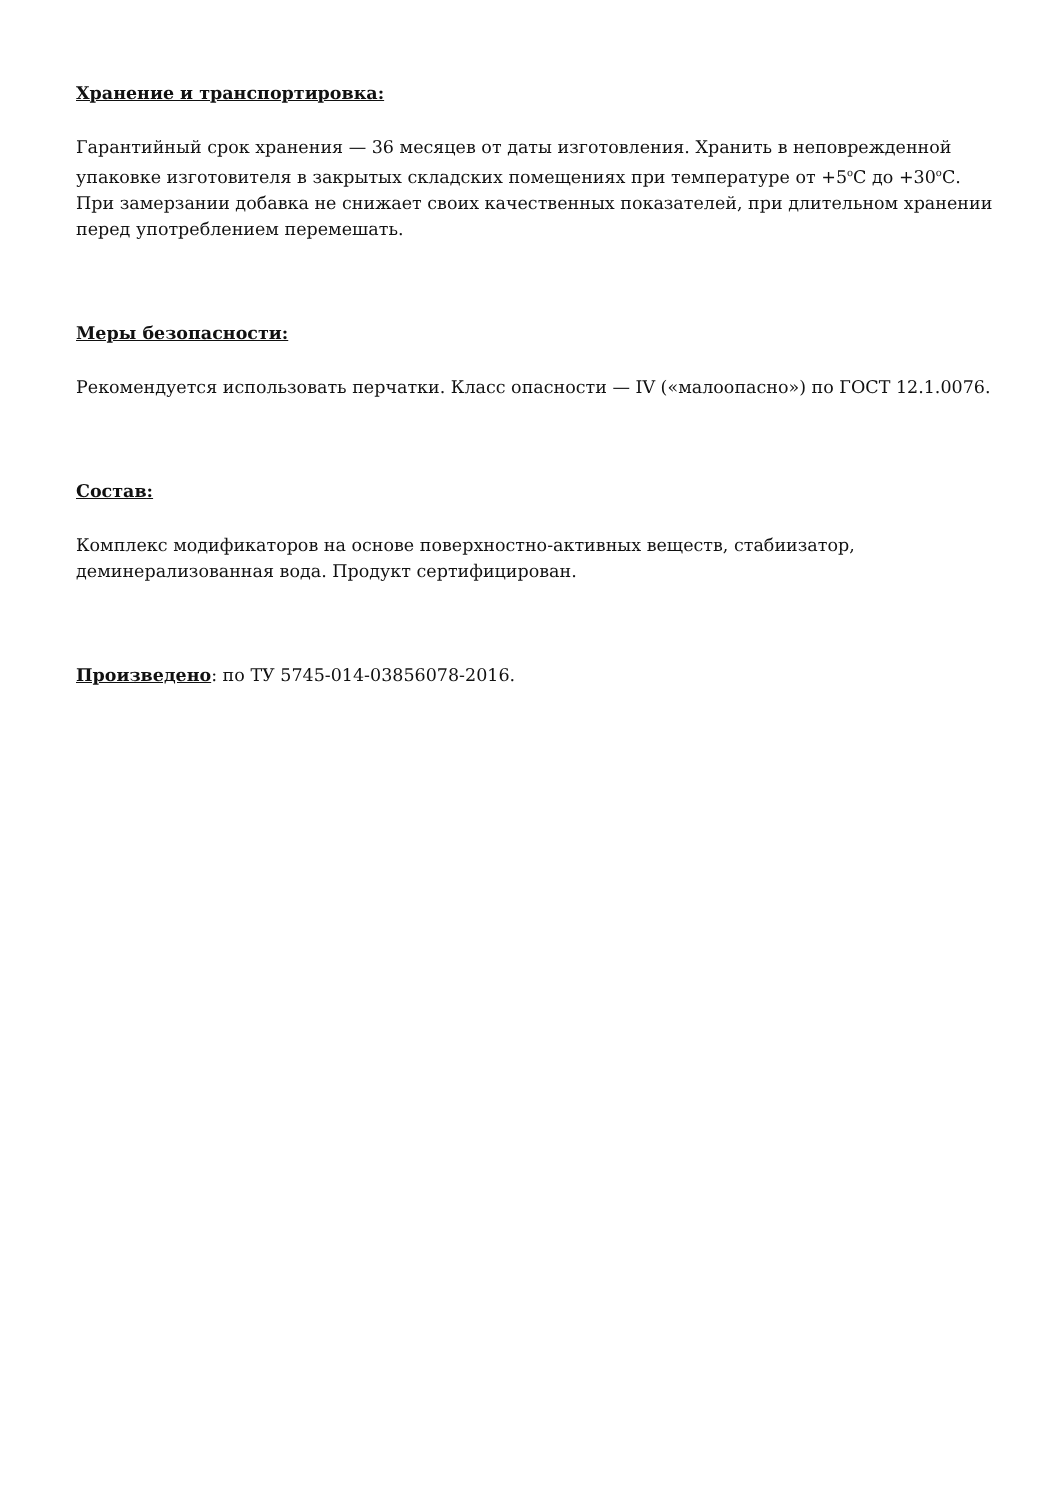Хранение и транспортировка:
Гарантийный срок хранения — 36 месяцев от даты изготовления. Хранить в неповрежденной упаковке изготовителя в закрытых складских помещениях при температуре от +5<sup>o</sup>С до +30<sup>o</sup>С. При замерзании добавка не снижает своих качественных показателей, при длительном хранении перед употреблением перемешать.
Меры безопасности:
Рекомендуется использовать перчатки. Класс опасности — IV («малоопасно») по ГОСТ 12.1.0076.
Состав:
Комплекс модификаторов на основе поверхностно-активных веществ, стабиизатор, деминерализованная вода. Продукт сертифицирован.
Произведено: по ТУ 5745-014-03856078-2016.